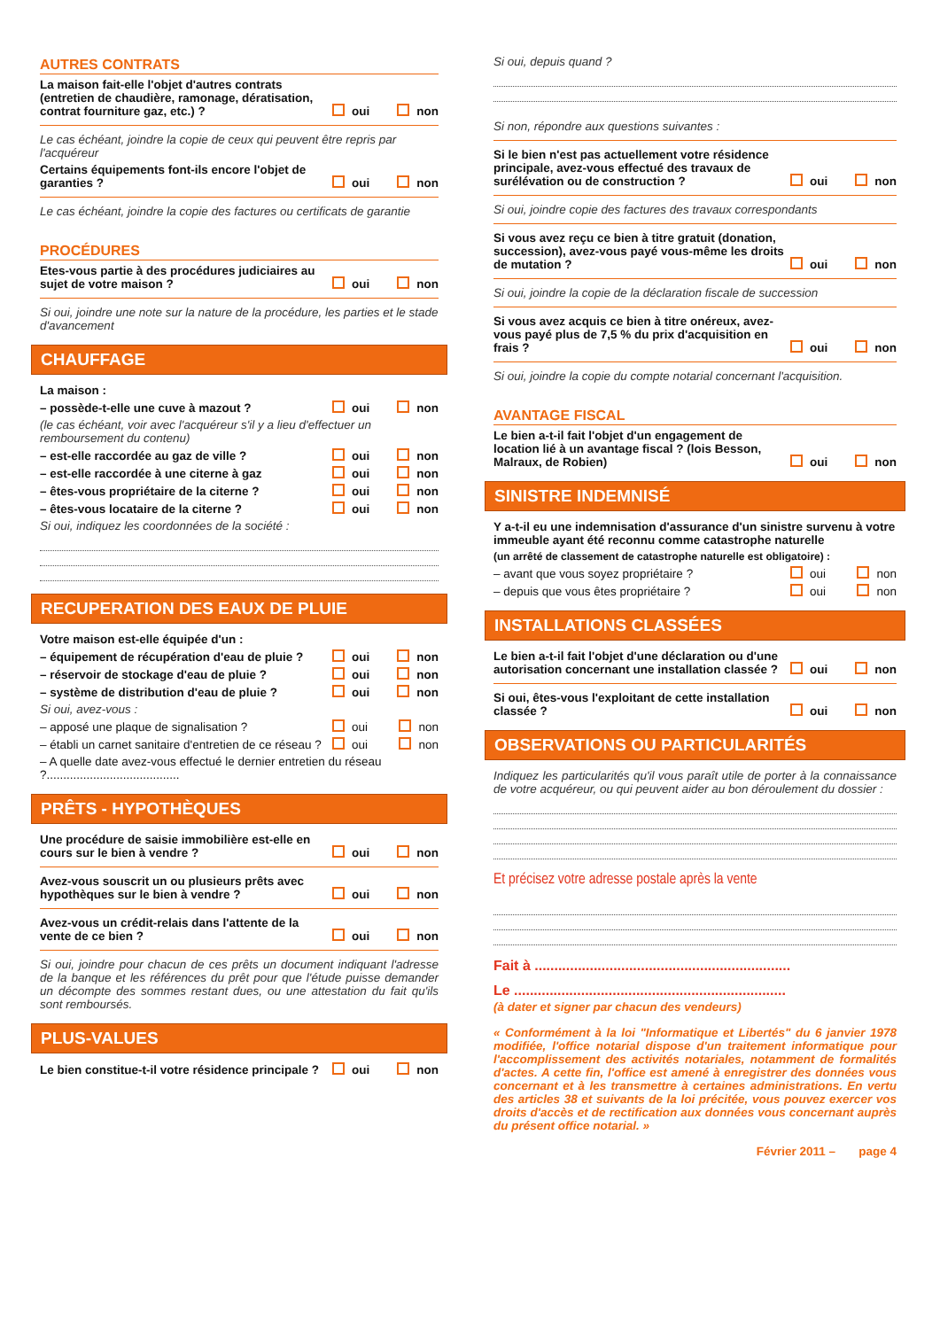AUTRES CONTRATS
La maison fait-elle l'objet d'autres contrats (entretien de chaudière, ramonage, dératisation, contrat fourniture gaz, etc.) ?
oui non
Le cas échéant, joindre la copie de ceux qui peuvent être repris par l'acquéreur
Certains équipements font-ils encore l'objet de garanties ?
oui non
Le cas échéant, joindre la copie des factures ou certificats de garantie
PROCÉDURES
Etes-vous partie à des procédures judiciaires au sujet de votre maison ?
oui non
Si oui, joindre une note sur la nature de la procédure, les parties et le stade d'avancement
CHAUFFAGE
La maison :
– possède-t-elle une cuve à mazout ?
oui non
(le cas échéant, voir avec l'acquéreur s'il y a lieu d'effectuer un remboursement du contenu)
– est-elle raccordée au gaz de ville ?
oui non
– est-elle raccordée à une citerne à gaz
oui non
– êtes-vous propriétaire de la citerne ?
oui non
– êtes-vous locataire de la citerne ?
oui non
Si oui, indiquez les coordonnées de la société :
RECUPERATION DES EAUX DE PLUIE
Votre maison est-elle équipée d'un :
– équipement de récupération d'eau de pluie ?
oui non
– réservoir de stockage d'eau de pluie ?
oui non
– système de distribution d'eau de pluie ?
oui non
Si oui, avez-vous :
– apposé une plaque de signalisation ?
oui non
– établi un carnet sanitaire d'entretien de ce réseau ?
oui non
– A quelle date avez-vous effectué le dernier entretien du réseau ?........................................
PRÊTS - HYPOTHÈQUES
Une procédure de saisie immobilière est-elle en cours sur le bien à vendre ?
oui non
Avez-vous souscrit un ou plusieurs prêts avec hypothèques sur le bien à vendre ?
oui non
Avez-vous un crédit-relais dans l'attente de la vente de ce bien ?
oui non
Si oui, joindre pour chacun de ces prêts un document indiquant l'adresse de la banque et les références du prêt pour que l'étude puisse demander un décompte des sommes restant dues, ou une attestation du fait qu'ils sont remboursés.
PLUS-VALUES
Le bien constitue-t-il votre résidence principale ?
oui non
Si oui, depuis quand ?
Si non, répondre aux questions suivantes :
Si le bien n'est pas actuellement votre résidence principale, avez-vous effectué des travaux de surélévation ou de construction ?
oui non
Si oui, joindre copie des factures des travaux correspondants
Si vous avez reçu ce bien à titre gratuit (donation, succession), avez-vous payé vous-même les droits de mutation ?
oui non
Si oui, joindre la copie de la déclaration fiscale de succession
Si vous avez acquis ce bien à titre onéreux, avez-vous payé plus de 7,5 % du prix d'acquisition en frais ?
oui non
Si oui, joindre la copie du compte notarial concernant l'acquisition.
AVANTAGE FISCAL
Le bien a-t-il fait l'objet d'un engagement de location lié à un avantage fiscal ? (lois Besson, Malraux, de Robien)
oui non
SINISTRE INDEMNISÉ
Y a-t-il eu une indemnisation d'assurance d'un sinistre survenu à votre immeuble ayant été reconnu comme catastrophe naturelle
(un arrêté de classement de catastrophe naturelle est obligatoire) :
– avant que vous soyez propriétaire ?
oui non
– depuis que vous êtes propriétaire ?
oui non
INSTALLATIONS CLASSÉES
Le bien a-t-il fait l'objet d'une déclaration ou d'une autorisation concernant une installation classée ?
oui non
Si oui, êtes-vous l'exploitant de cette installation classée ?
oui non
OBSERVATIONS OU PARTICULARITÉS
Indiquez les particularités qu'il vous paraît utile de porter à la connaissance de votre acquéreur, ou qui peuvent aider au bon déroulement du dossier :
Et précisez votre adresse postale après la vente
Fait à .................................................................
Le .....................................................................
(à dater et signer par chacun des vendeurs)
« Conformément à la loi "Informatique et Libertés" du 6 janvier 1978 modifiée, l'office notarial dispose d'un traitement informatique pour l'accomplissement des activités notariales, notamment de formalités d'actes. A cette fin, l'office est amené à enregistrer des données vous concernant et à les transmettre à certaines administrations. En vertu des articles 38 et suivants de la loi précitée, vous pouvez exercer vos droits d'accès et de rectification aux données vous concernant auprès du présent office notarial. »
Février 2011 – page 4